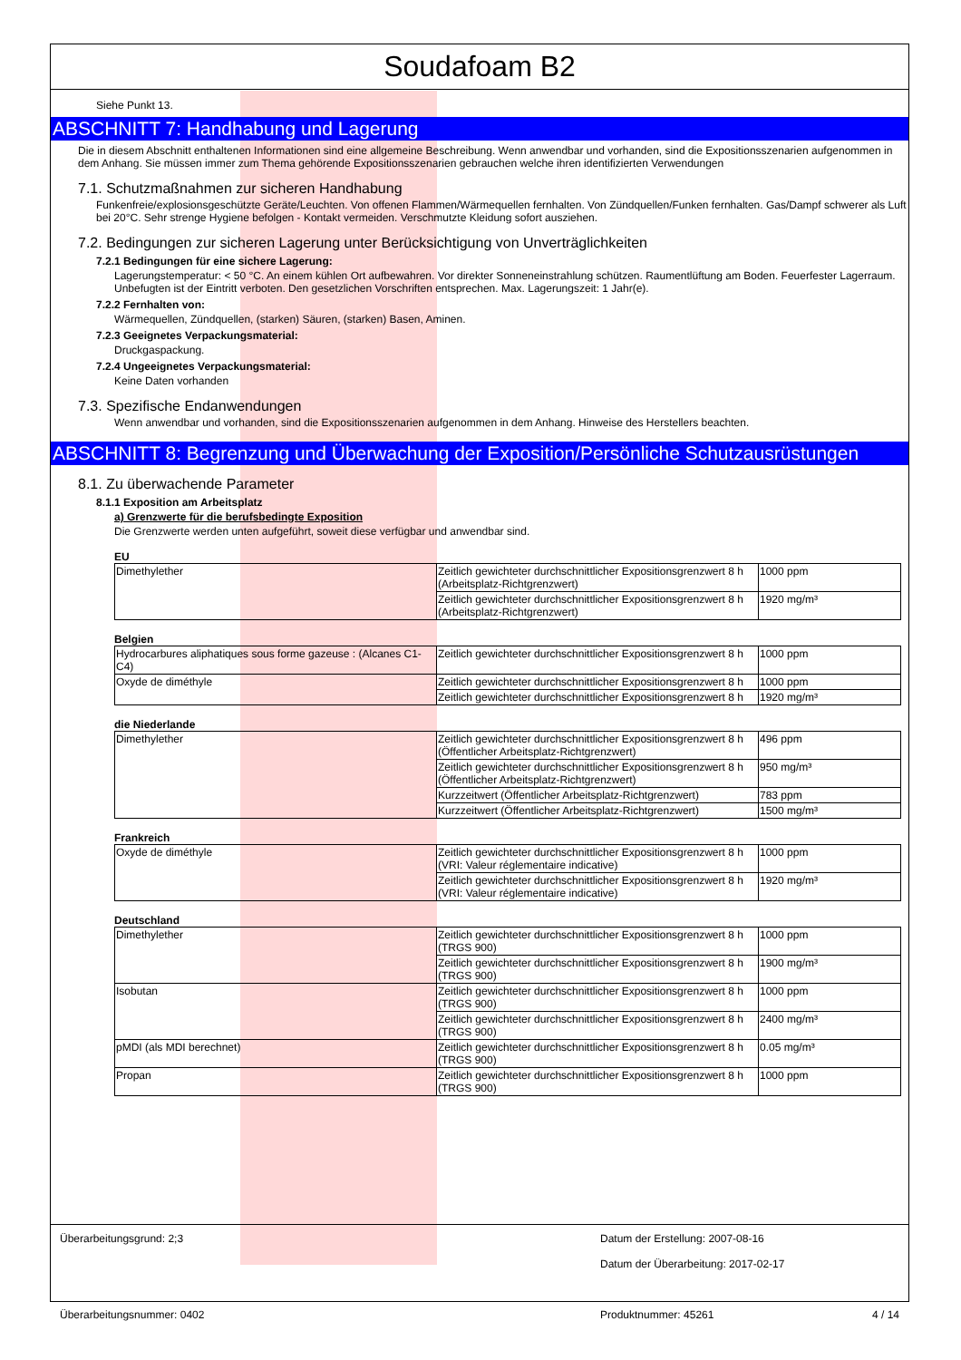Soudafoam B2
Siehe Punkt 13.
ABSCHNITT 7: Handhabung und Lagerung
Die in diesem Abschnitt enthaltenen Informationen sind eine allgemeine Beschreibung. Wenn anwendbar und vorhanden, sind die Expositionsszenarien aufgenommen in dem Anhang. Sie müssen immer zum Thema gehörende Expositionsszenarien gebrauchen welche ihren identifizierten Verwendungen
7.1. Schutzmaßnahmen zur sicheren Handhabung
Funkenfreie/explosionsgeschützte Geräte/Leuchten. Von offenen Flammen/Wärmequellen fernhalten. Von Zündquellen/Funken fernhalten. Gas/Dampf schwerer als Luft bei 20°C. Sehr strenge Hygiene befolgen - Kontakt vermeiden. Verschmutzte Kleidung sofort ausziehen.
7.2. Bedingungen zur sicheren Lagerung unter Berücksichtigung von Unverträglichkeiten
7.2.1 Bedingungen für eine sichere Lagerung:
Lagerungstemperatur: < 50 °C. An einem kühlen Ort aufbewahren. Vor direkter Sonneneinstrahlung schützen. Raumentlüftung am Boden. Feuerfester Lagerraum. Unbefugten ist der Eintritt verboten. Den gesetzlichen Vorschriften entsprechen. Max. Lagerungszeit: 1 Jahr(e).
7.2.2 Fernhalten von:
Wärmequellen, Zündquellen, (starken) Säuren, (starken) Basen, Aminen.
7.2.3 Geeignetes Verpackungsmaterial:
Druckgaspackung.
7.2.4 Ungeeignetes Verpackungsmaterial:
Keine Daten vorhanden
7.3. Spezifische Endanwendungen
Wenn anwendbar und vorhanden, sind die Expositionsszenarien aufgenommen in dem Anhang. Hinweise des Herstellers beachten.
ABSCHNITT 8: Begrenzung und Überwachung der Exposition/Persönliche Schutzausrüstungen
8.1. Zu überwachende Parameter
8.1.1 Exposition am Arbeitsplatz
a) Grenzwerte für die berufsbedingte Exposition
Die Grenzwerte werden unten aufgeführt, soweit diese verfügbar und anwendbar sind.
EU
| Dimethylether | Zeitlich gewichteter durchschnittlicher Expositionsgrenzwert 8 h (Arbeitsplatz-Richtgrenzwert) | 1000 ppm |
| | Zeitlich gewichteter durchschnittlicher Expositionsgrenzwert 8 h (Arbeitsplatz-Richtgrenzwert) | 1920 mg/m³ |
Belgien
| Hydrocarbures aliphatiques sous forme gazeuse : (Alcanes C1-C4) | Zeitlich gewichteter durchschnittlicher Expositionsgrenzwert 8 h | 1000 ppm |
| Oxyde de diméthyle | Zeitlich gewichteter durchschnittlicher Expositionsgrenzwert 8 h | 1000 ppm |
| | Zeitlich gewichteter durchschnittlicher Expositionsgrenzwert 8 h | 1920 mg/m³ |
die Niederlande
| Dimethylether | Zeitlich gewichteter durchschnittlicher Expositionsgrenzwert 8 h (Öffentlicher Arbeitsplatz-Richtgrenzwert) | 496 ppm |
| | Zeitlich gewichteter durchschnittlicher Expositionsgrenzwert 8 h (Öffentlicher Arbeitsplatz-Richtgrenzwert) | 950 mg/m³ |
| | Kurzzeitwert (Öffentlicher Arbeitsplatz-Richtgrenzwert) | 783 ppm |
| | Kurzzeitwert (Öffentlicher Arbeitsplatz-Richtgrenzwert) | 1500 mg/m³ |
Frankreich
| Oxyde de diméthyle | Zeitlich gewichteter durchschnittlicher Expositionsgrenzwert 8 h (VRI: Valeur réglementaire indicative) | 1000 ppm |
| | Zeitlich gewichteter durchschnittlicher Expositionsgrenzwert 8 h (VRI: Valeur réglementaire indicative) | 1920 mg/m³ |
Deutschland
| Dimethylether | Zeitlich gewichteter durchschnittlicher Expositionsgrenzwert 8 h (TRGS 900) | 1000 ppm |
| | Zeitlich gewichteter durchschnittlicher Expositionsgrenzwert 8 h (TRGS 900) | 1900 mg/m³ |
| Isobutan | Zeitlich gewichteter durchschnittlicher Expositionsgrenzwert 8 h (TRGS 900) | 1000 ppm |
| | Zeitlich gewichteter durchschnittlicher Expositionsgrenzwert 8 h (TRGS 900) | 2400 mg/m³ |
| pMDI (als MDI berechnet) | Zeitlich gewichteter durchschnittlicher Expositionsgrenzwert 8 h (TRGS 900) | 0.05 mg/m³ |
| Propan | Zeitlich gewichteter durchschnittlicher Expositionsgrenzwert 8 h (TRGS 900) | 1000 ppm |
Überarbeitungsgrund: 2;3 Datum der Erstellung: 2007-08-16
Datum der Überarbeitung: 2017-02-17
Überarbeitungsnummer: 0402 Produktnummer: 45261 4 / 14